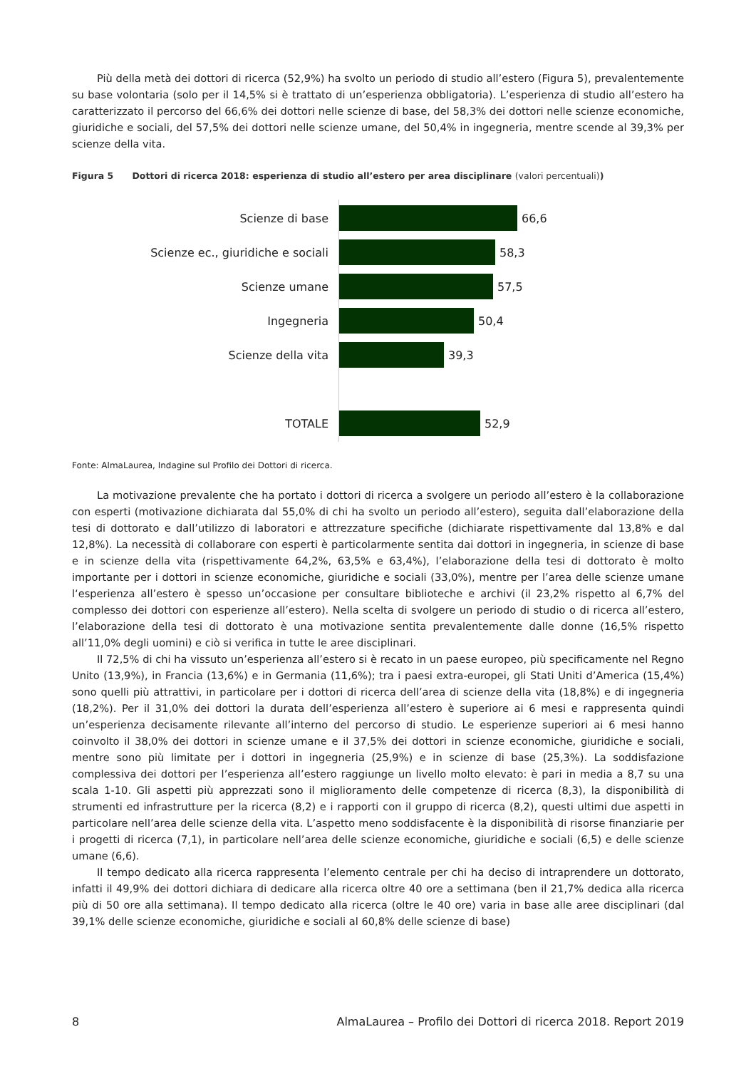Più della metà dei dottori di ricerca (52,9%) ha svolto un periodo di studio all’estero (Figura 5), prevalentemente su base volontaria (solo per il 14,5% si è trattato di un’esperienza obbligatoria). L’esperienza di studio all’estero ha caratterizzato il percorso del 66,6% dei dottori nelle scienze di base, del 58,3% dei dottori nelle scienze economiche, giuridiche e sociali, del 57,5% dei dottori nelle scienze umane, del 50,4% in ingegneria, mentre scende al 39,3% per scienze della vita.
Figura 5 Dottori di ricerca 2018: esperienza di studio all’estero per area disciplinare (valori percentuali))
Scienze di base 66,6
Scienze ec., giuridiche e sociali 58,3
Scienze umane 57,5
Ingegneria 50,4
Scienze della vita 39,3
TOTALE 52,9
Fonte: AlmaLaurea, Indagine sul Profilo dei Dottori di ricerca.
La motivazione prevalente che ha portato i dottori di ricerca a svolgere un periodo all’estero è la collaborazione con esperti (motivazione dichiarata dal 55,0% di chi ha svolto un periodo all’estero), seguita dall’elaborazione della tesi di dottorato e dall’utilizzo di laboratori e attrezzature specifiche (dichiarate rispettivamente dal 13,8% e dal 12,8%). La necessità di collaborare con esperti è particolarmente sentita dai dottori in ingegneria, in scienze di base e in scienze della vita (rispettivamente 64,2%, 63,5% e 63,4%), l’elaborazione della tesi di dottorato è molto importante per i dottori in scienze economiche, giuridiche e sociali (33,0%), mentre per l’area delle scienze umane l‘esperienza all’estero è spesso un’occasione per consultare biblioteche e archivi (il 23,2% rispetto al 6,7% del complesso dei dottori con esperienze all’estero). Nella scelta di svolgere un periodo di studio o di ricerca all’estero, l’elaborazione della tesi di dottorato è una motivazione sentita prevalentemente dalle donne (16,5% rispetto all’11,0% degli uomini) e ciò si verifica in tutte le aree disciplinari.
Il 72,5% di chi ha vissuto un’esperienza all’estero si è recato in un paese europeo, più specificamente nel Regno Unito (13,9%), in Francia (13,6%) e in Germania (11,6%); tra i paesi extra-europei, gli Stati Uniti d’America (15,4%) sono quelli più attrattivi, in particolare per i dottori di ricerca dell’area di scienze della vita (18,8%) e di ingegneria (18,2%). Per il 31,0% dei dottori la durata dell’esperienza all’estero è superiore ai 6 mesi e rappresenta quindi un’esperienza decisamente rilevante all’interno del percorso di studio. Le esperienze superiori ai 6 mesi hanno coinvolto il 38,0% dei dottori in scienze umane e il 37,5% dei dottori in scienze economiche, giuridiche e sociali, mentre sono più limitate per i dottori in ingegneria (25,9%) e in scienze di base (25,3%). La soddisfazione complessiva dei dottori per l’esperienza all’estero raggiunge un livello molto elevato: è pari in media a 8,7 su una scala 1-10. Gli aspetti più apprezzati sono il miglioramento delle competenze di ricerca (8,3), la disponibilità di strumenti ed infrastrutture per la ricerca (8,2) e i rapporti con il gruppo di ricerca (8,2), questi ultimi due aspetti in particolare nell’area delle scienze della vita. L’aspetto meno soddisfacente è la disponibilità di risorse finanziarie per i progetti di ricerca (7,1), in particolare nell’area delle scienze economiche, giuridiche e sociali (6,5) e delle scienze umane (6,6).
Il tempo dedicato alla ricerca rappresenta l’elemento centrale per chi ha deciso di intraprendere un dottorato, infatti il 49,9% dei dottori dichiara di dedicare alla ricerca oltre 40 ore a settimana (ben il 21,7% dedica alla ricerca più di 50 ore alla settimana). Il tempo dedicato alla ricerca (oltre le 40 ore) varia in base alle aree disciplinari (dal 39,1% delle scienze economiche, giuridiche e sociali al 60,8% delle scienze di base)
8 AlmaLaurea – Profilo dei Dottori di ricerca 2018. Report 2019